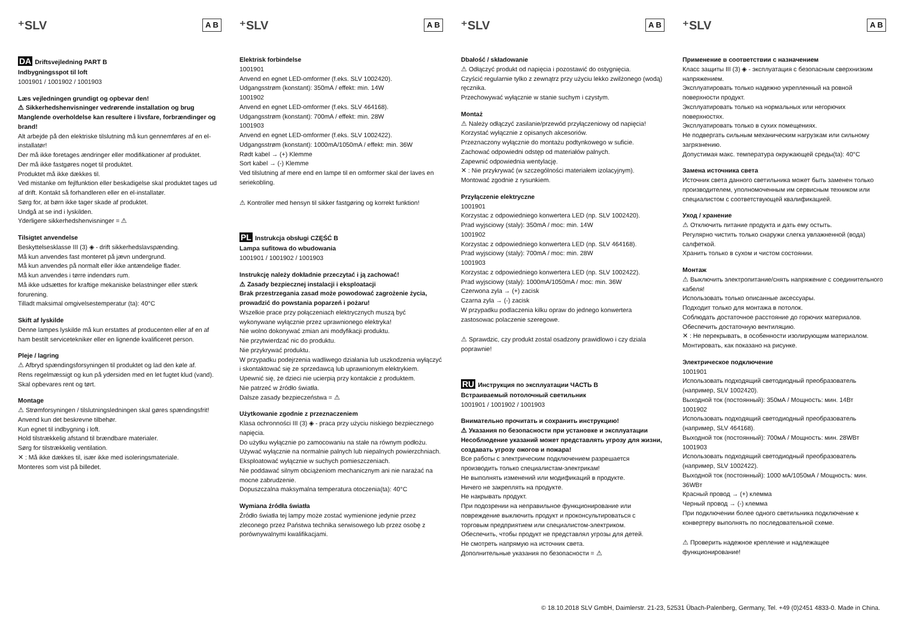⁺SLV A B
DA Driftsvejledning PART B
Indbygningsspot til loft
1001901 / 1001902 / 1001903
Læs vejledningen grundigt og opbevar den!
⚠ Sikkerhedshenvisninger vedrørende installation og brug
Manglende overholdelse kan resultere i livsfare, forbrændinger og brand!
Alt arbejde på den elektriske tilslutning må kun gennemføres af en el-installatør!
Der må ikke foretages ændringer eller modifikationer af produktet.
Der må ikke fastgøres noget til produktet.
Produktet må ikke dækkes til.
Ved mistanke om fejlfunktion eller beskadigelse skal produktet tages ud af drift. Kontakt så forhandleren eller en el-installatør.
Sørg for, at børn ikke tager skade af produktet.
Undgå at se ind i lyskilden.
Yderligere sikkerhedshenvisninger = ⚠
Tilsigtet anvendelse
Beskyttelsesklasse III (3) ◈ - drift sikkerhedslavspænding.
Må kun anvendes fast monteret på jævn undergrund.
Må kun anvendes på normalt eller ikke antændelige flader.
Må kun anvendes i tørre indendørs rum.
Må ikke udsættes for kraftige mekaniske belastninger eller stærk forurening.
Tilladt maksimal omgivelsestemperatur (ta): 40°C
Skift af lyskilde
Denne lampes lyskilde må kun erstattes af producenten eller af en af ham bestilt servicetekniker eller en lignende kvalificeret person.
Pleje / lagring
⚠ Afbryd spændingsforsyningen til produktet og lad den køle af.
Rens regelmæssigt og kun på ydersiden med en let fugtet klud (vand).
Skal opbevares rent og tørt.
Montage
⚠ Strømforsyningen / tilslutningsledningen skal gøres spændingsfrit!
Anvend kun det beskrevne tilbehør.
Kun egnet til indbygning i loft.
Hold tilstrækkelig afstand til brændbare materialer.
Sørg for tilstrækkelig ventilation.
✕ : Må ikke dækkes til, især ikke med isoleringsmateriale.
Monteres som vist på billedet.
⁺SLV A B
Elektrisk forbindelse
1001901
Anvend en egnet LED-omformer (f.eks. SLV 1002420).
Udgangsstrøm (konstant): 350mA / effekt: min. 14W
1001902
Anvend en egnet LED-omformer (f.eks. SLV 464168).
Udgangsstrøm (konstant): 700mA / effekt: min. 28W
1001903
Anvend en egnet LED-omformer (f.eks. SLV 1002422).
Udgangsstrøm (konstant): 1000mA/1050mA / effekt: min. 36W
Rødt kabel → (+) Klemme
Sort kabel → (-) Klemme
Ved tilslutning af mere end en lampe til en omformer skal der laves en seriekobling.
⚠ Kontroller med hensyn til sikker fastgøring og korrekt funktion!
PL Instrukcja obsługi CZĘŚĆ B
Lampa sufitowa do wbudowania
1001901 / 1001902 / 1001903
Instrukcję należy dokładnie przeczytać i ją zachować!
⚠ Zasady bezpiecznej instalacji i eksploatacji
Brak przestrzegania zasad może powodować zagrożenie życia, prowadzić do powstania poparzeń i pożaru!
Wszelkie prace przy połączeniach elektrycznych muszą być wykonywane wyłącznie przez uprawnionego elektryka!
Nie wolno dokonywać zmian ani modyfikacji produktu.
Nie przytwierdzać nic do produktu.
Nie przykrywać produktu.
W przypadku podejrzenia wadliwego działania lub uszkodzenia wyłączyć i skontaktować się ze sprzedawcą lub uprawnionym elektrykiem.
Upewnić się, że dzieci nie ucierpią przy kontakcie z produktem.
Nie patrzeć w źródło światła.
Dalsze zasady bezpieczeństwa = ⚠
Użytkowanie zgodnie z przeznaczeniem
Klasa ochronności III (3) ◈ - praca przy użyciu niskiego bezpiecznego napięcia.
Do użytku wyłącznie po zamocowaniu na stałe na równym podłożu.
Używać wyłącznie na normalnie palnych lub niepalnych powierzchniach.
Eksploatować wyłącznie w suchych pomieszczeniach.
Nie poddawać silnym obciążeniom mechanicznym ani nie narażać na mocne zabrudzenie.
Dopuszczalna maksymalna temperatura otoczenia(ta): 40°C
Wymiana źródła światła
Źródło światła tej lampy może zostać wymienione jedynie przez zleconego przez Państwa technika serwisowego lub przez osobę z porównywalnymi kwalifikacjami.
⁺SLV A B
Dbałość / składowanie
⚠ Odłączyć produkt od napięcia i pozostawić do ostygnięcia.
Czyścić regularnie tylko z zewnątrz przy użyciu lekko zwilżonego (wodą) ręcznika.
Przechowywać wyłącznie w stanie suchym i czystym.
Montaż
⚠ Należy odłączyć zasilanie/przewód przyłączeniowy od napięcia!
Korzystać wyłącznie z opisanych akcesoriów.
Przeznaczony wyłącznie do montażu podtynkowego w suficie.
Zachować odpowiedni odstęp od materiałów palnych.
Zapewnić odpowiednia wentylację.
✕ : Nie przykrywać (w szczególności materiałem izolacyjnym).
Montować zgodnie z rysunkiem.
Przyłączenie elektryczne
1001901
Korzystac z odpowiedniego konwertera LED (np. SLV 1002420).
Prad wyjsciowy (staly): 350mA / moc: min. 14W
1001902
Korzystac z odpowiedniego konwertera LED (np. SLV 464168).
Prad wyjsciowy (staly): 700mA / moc: min. 28W
1001903
Korzystac z odpowiedniego konwertera LED (np. SLV 1002422).
Prad wyjsciowy (staly): 1000mA/1050mA / moc: min. 36W
Czerwona zyla → (+) zacisk
Czarna zyla → (-) zacisk
W przypadku podlaczenia kilku opraw do jednego konwertera zastosowac polaczenie szeregowe.
⚠ Sprawdzic, czy produkt zostal osadzony prawidlowo i czy dziala poprawnie!
RU Инструкция по эксплуатации ЧАСТЬ B
Встраиваемый потолочный светильник
1001901 / 1001902 / 1001903
Внимательно прочитать и сохранить инструкцию!
⚠ Указания по безопасности при установке и эксплуатации
Несоблюдение указаний может представлять угрозу для жизни, создавать угрозу ожогов и пожара!
Все работы с электрическим подключением разрешается производить только специалистам-электрикам!
Не выполнять изменений или модификаций в продукте.
Ничего не закреплять на продукте.
Не накрывать продукт.
При подозрении на неправильное функционирование или повреждение выключить продукт и проконсультироваться с торговым предприятием или специалистом-электриком.
Обеспечить, чтобы продукт не представлял угрозы для детей.
Не смотреть напрямую на источник света.
Дополнительные указания по безопасности = ⚠
⁺SLV A B
Применение в соответствии с назначением
Класс защиты III (3) ◈ - эксплуатация с безопасным сверхнизким напряжением.
Эксплуатировать только надежно укрепленный на ровной поверхности продукт.
Эксплуатировать только на нормальных или негорючих поверхностях.
Эксплуатировать только в сухих помещениях.
Не подвергать сильным механическим нагрузкам или сильному загрязнению.
Допустимая макс. температура окружающей среды(ta): 40°C
Замена источника света
Источник света данного светильника может быть заменен только производителем, уполномоченным им сервисным техником или специалистом с соответствующей квалификацией.
Уход / хранение
⚠ Отключить питание продукта и дать ему остыть.
Регулярно чистить только снаружи слегка увлажненной (вода) салфеткой.
Хранить только в сухом и чистом состоянии.
Монтаж
⚠ Выключить электропитание/снять напряжение с соединительного кабеля!
Использовать только описанные аксессуары.
Подходит только для монтажа в потолок.
Соблюдать достаточное расстояние до горючих материалов.
Обеспечить достаточную вентиляцию.
✕ : Не перекрывать, в особенности изолирующим материалом.
Монтировать, как показано на рисунке.
Электрическое подключение
1001901
Использовать подходящий светодиодный преобразователь (например, SLV 1002420).
Выходной ток (постоянный): 350мА / Мощность: мин. 14Вт
1001902
Использовать подходящий светодиодный преобразователь (например, SLV 464168).
Выходной ток (постоянный): 700мА / Мощность: мин. 28WВт
1001903
Использовать подходящий светодиодный преобразователь (например, SLV 1002422).
Выходной ток (постоянный): 1000 мА/1050мА / Мощность: мин. 36WВт
Красный провод → (+) клемма
Черный провод → (-) клемма
При подключении более одного светильника подключение к конвертеру выполнять по последовательной схеме.
⚠ Проверить надежное крепление и надлежащее функционирование!
© 18.10.2018 SLV GmbH, Daimlerstr. 21-23, 52531 Übach-Palenberg, Germany, Tel. +49 (0)2451 4833-0. Made in China.